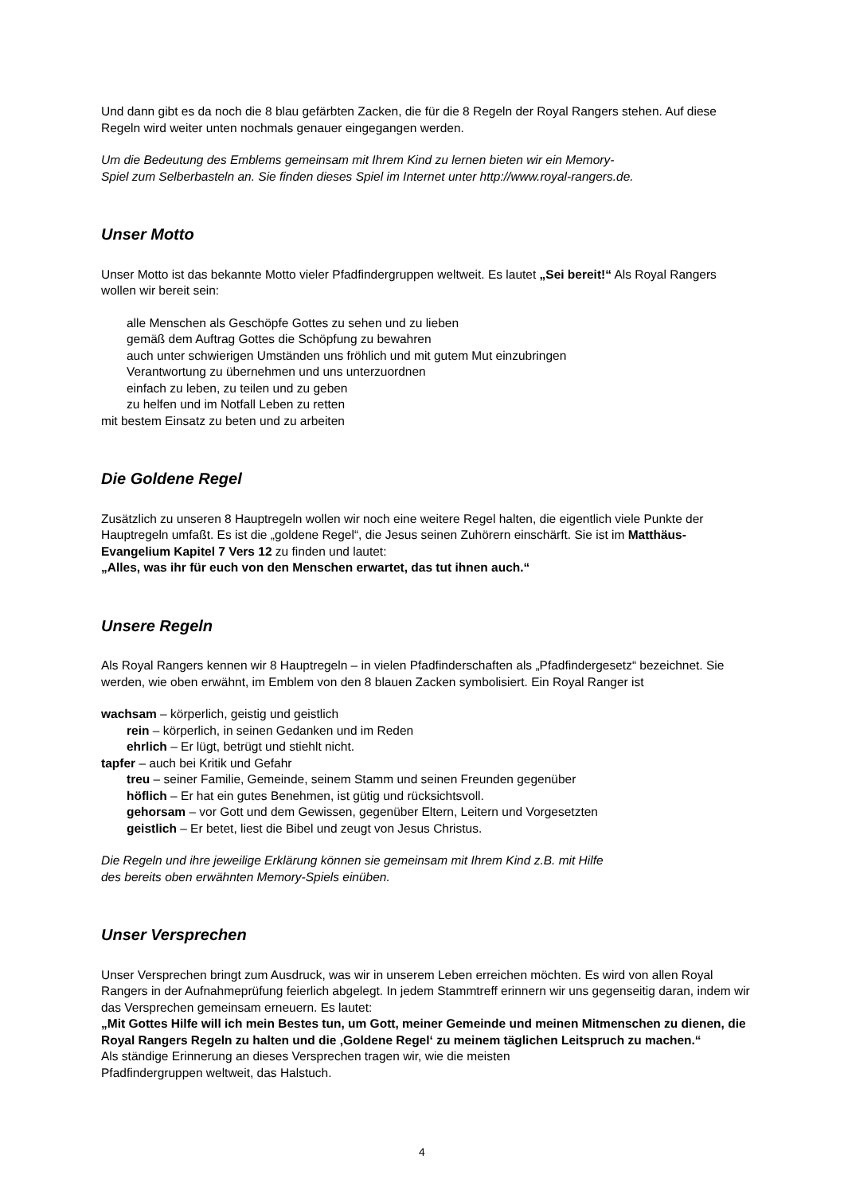Und dann gibt es da noch die 8 blau gefärbten Zacken, die für die 8 Regeln der Royal Rangers stehen. Auf diese Regeln wird weiter unten nochmals genauer eingegangen werden.
Um die Bedeutung des Emblems gemeinsam mit Ihrem Kind zu lernen bieten wir ein Memory-
Spiel zum Selberbasteln an. Sie finden dieses Spiel im Internet unter http://www.royal-rangers.de.
Unser Motto
Unser Motto ist das bekannte Motto vieler Pfadfindergruppen weltweit. Es lautet „Sei bereit!“ Als Royal Rangers wollen wir bereit sein:
alle Menschen als Geschöpfe Gottes zu sehen und zu lieben
gemäß dem Auftrag Gottes die Schöpfung zu bewahren
auch unter schwierigen Umständen uns fröhlich und mit gutem Mut einzubringen
Verantwortung zu übernehmen und uns unterzuordnen
einfach zu leben, zu teilen und zu geben
zu helfen und im Notfall Leben zu retten
mit bestem Einsatz zu beten und zu arbeiten
Die Goldene Regel
Zusätzlich zu unseren 8 Hauptregeln wollen wir noch eine weitere Regel halten, die eigentlich viele Punkte der Hauptregeln umfaßt. Es ist die „goldene Regel“, die Jesus seinen Zuhörern einschärft. Sie ist im Matthäus-Evangelium Kapitel 7 Vers 12 zu finden und lautet:
„Alles, was ihr für euch von den Menschen erwartet, das tut ihnen auch.“
Unsere Regeln
Als Royal Rangers kennen wir 8 Hauptregeln – in vielen Pfadfinderschaften als „Pfadfindergesetz“ bezeichnet. Sie werden, wie oben erwähnt, im Emblem von den 8 blauen Zacken symbolisiert. Ein Royal Ranger ist
wachsam – körperlich, geistig und geistlich
rein – körperlich, in seinen Gedanken und im Reden
ehrlich – Er lügt, betrügt und stiehlt nicht.
tapfer – auch bei Kritik und Gefahr
treu – seiner Familie, Gemeinde, seinem Stamm und seinen Freunden gegenüber
höflich – Er hat ein gutes Benehmen, ist gütig und rücksichtsvoll.
gehorsam – vor Gott und dem Gewissen, gegenüber Eltern, Leitern und Vorgesetzten
geistlich – Er betet, liest die Bibel und zeugt von Jesus Christus.
Die Regeln und ihre jeweilige Erklärung können sie gemeinsam mit Ihrem Kind z.B. mit Hilfe
des bereits oben erwähnten Memory-Spiels einüben.
Unser Versprechen
Unser Versprechen bringt zum Ausdruck, was wir in unserem Leben erreichen möchten. Es wird von allen Royal Rangers in der Aufnahmeprüfung feierlich abgelegt. In jedem Stammtreff erinnern wir uns gegenseitig daran, indem wir das Versprechen gemeinsam erneuern. Es lautet:
„Mit Gottes Hilfe will ich mein Bestes tun, um Gott, meiner Gemeinde und meinen Mitmenschen zu dienen, die Royal Rangers Regeln zu halten und die ‚Goldene Regel‘ zu meinem täglichen Leitspruch zu machen.“
Als ständige Erinnerung an dieses Versprechen tragen wir, wie die meisten
Pfadfindergruppen weltweit, das Halstuch.
4